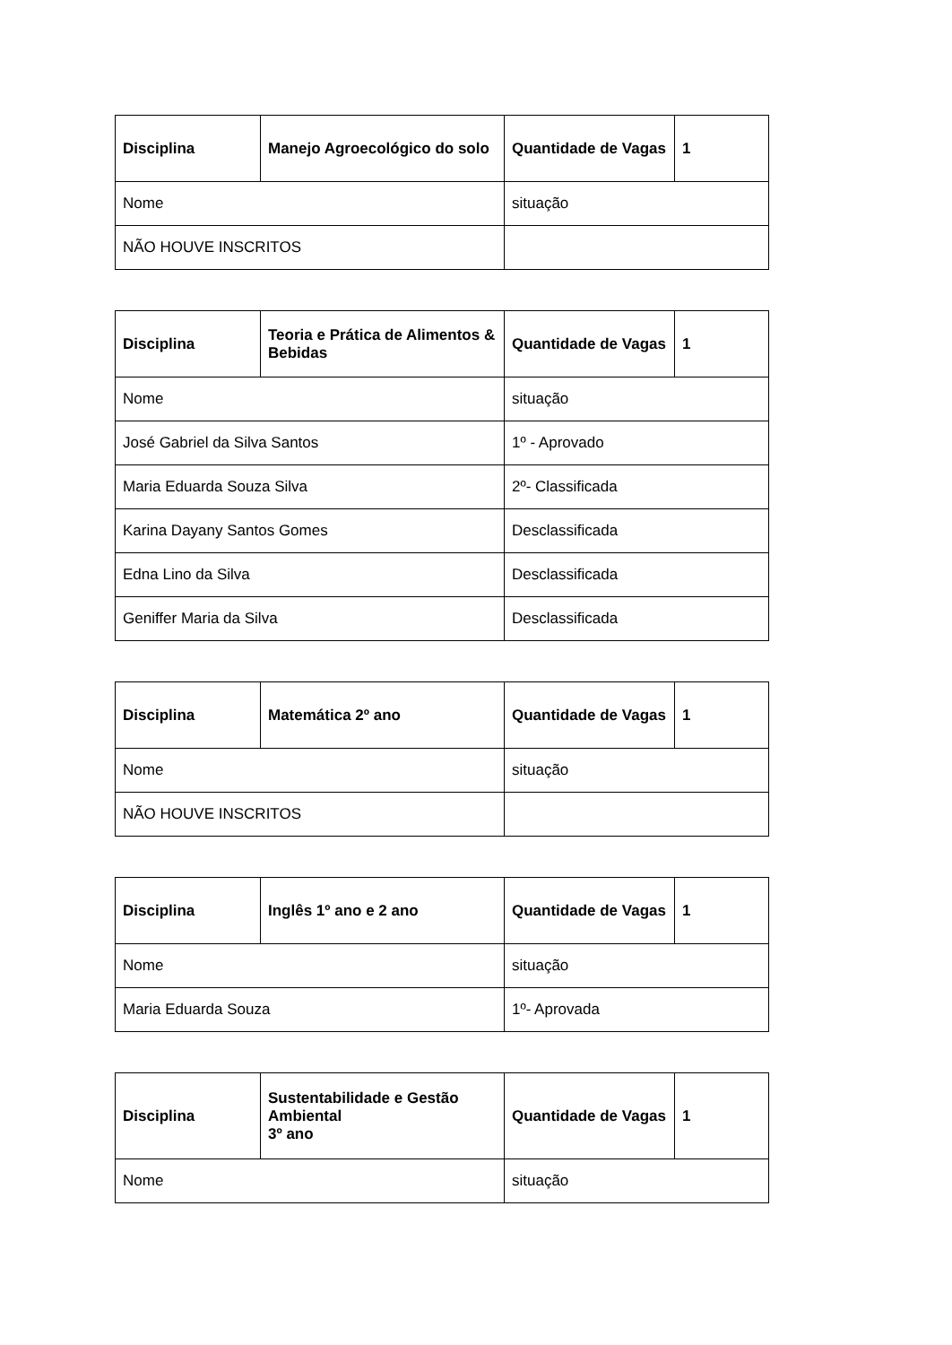| Disciplina | Manejo Agroecológico do solo | Quantidade de Vagas | 1 |
| --- | --- | --- | --- |
| Nome | | situação | |
| NÃO HOUVE INSCRITOS | | | |
| Disciplina | Teoria e Prática de Alimentos & Bebidas | Quantidade de Vagas | 1 |
| --- | --- | --- | --- |
| Nome | | situação | |
| José Gabriel da Silva Santos | | 1º - Aprovado | |
| Maria Eduarda Souza Silva | | 2º- Classificada | |
| Karina Dayany Santos Gomes | | Desclassificada | |
| Edna Lino da Silva | | Desclassificada | |
| Geniffer Maria da Silva | | Desclassificada | |
| Disciplina | Matemática 2º ano | Quantidade de Vagas | 1 |
| --- | --- | --- | --- |
| Nome | | situação | |
| NÃO HOUVE INSCRITOS | | | |
| Disciplina | Inglês 1º ano e 2 ano | Quantidade de Vagas | 1 |
| --- | --- | --- | --- |
| Nome | | situação | |
| Maria Eduarda Souza | | 1º- Aprovada | |
| Disciplina | Sustentabilidade e Gestão Ambiental 3º ano | Quantidade de Vagas | 1 |
| --- | --- | --- | --- |
| Nome | | situação | |